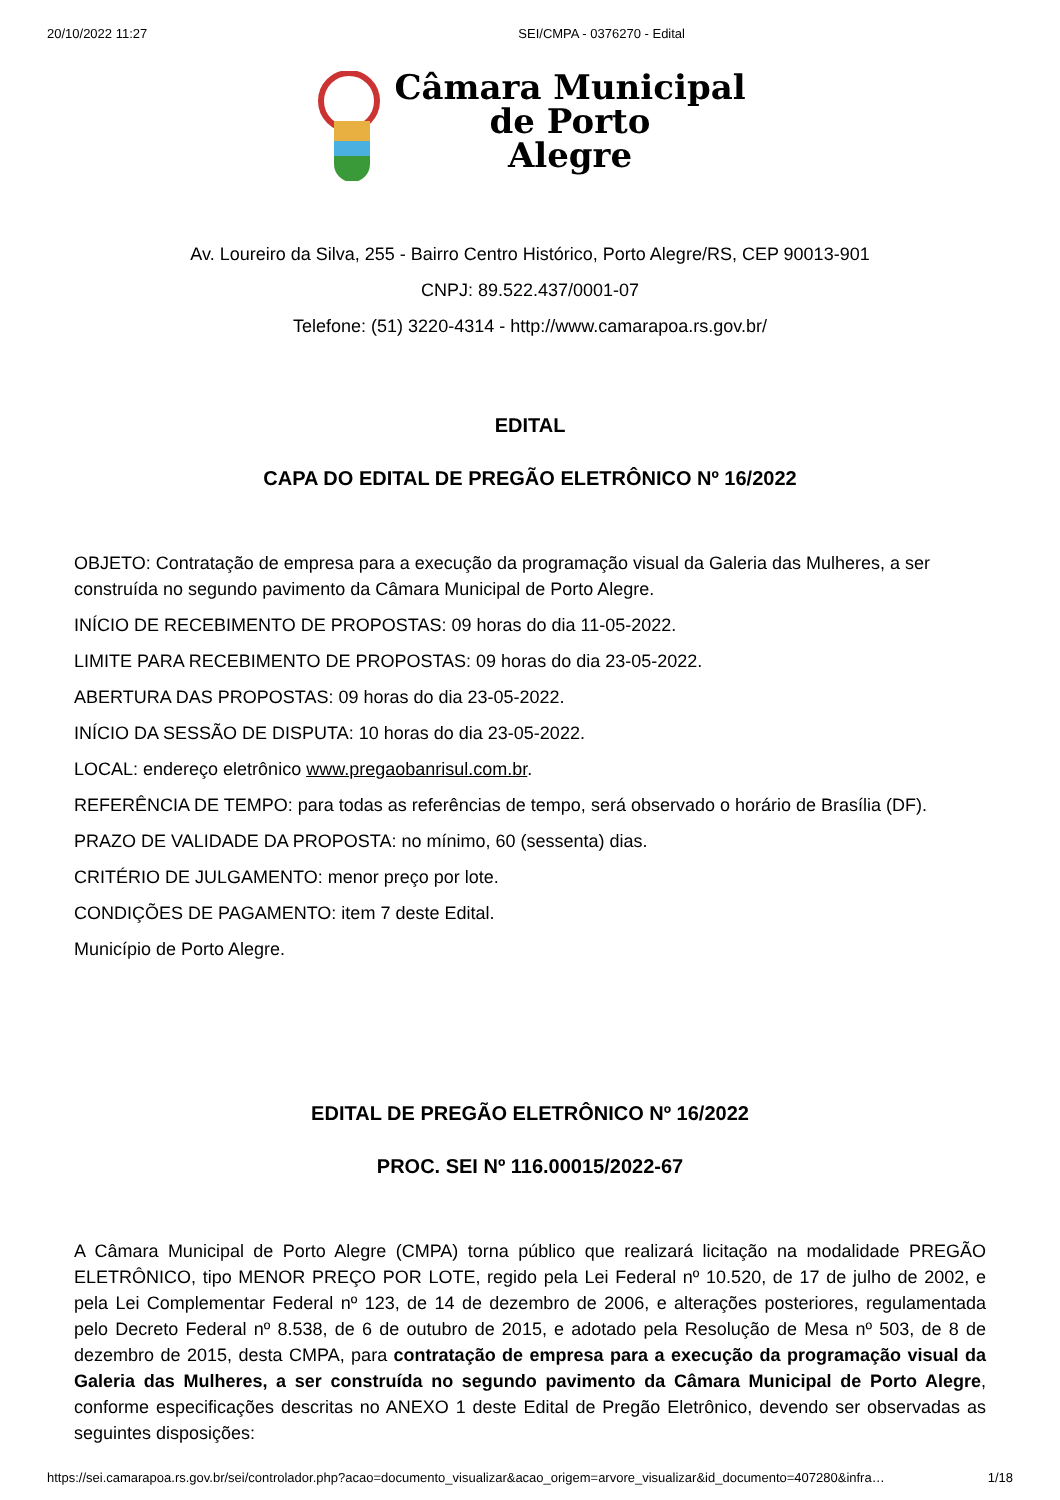20/10/2022 11:27 SEI/CMPA - 0376270 - Edital
Câmara Municipal
de Porto
Alegre
Av. Loureiro da Silva, 255 - Bairro Centro Histórico, Porto Alegre/RS, CEP 90013-901
CNPJ: 89.522.437/0001-07
Telefone: (51) 3220-4314 - http://www.camarapoa.rs.gov.br/
EDITAL
CAPA DO EDITAL DE PREGÃO ELETRÔNICO Nº 16/2022
OBJETO: Contratação de empresa para a execução da programação visual da Galeria das Mulheres, a ser construída no segundo pavimento da Câmara Municipal de Porto Alegre.
INÍCIO DE RECEBIMENTO DE PROPOSTAS: 09 horas do dia 11-05-2022.
LIMITE PARA RECEBIMENTO DE PROPOSTAS: 09 horas do dia 23-05-2022.
ABERTURA DAS PROPOSTAS: 09 horas do dia 23-05-2022.
INÍCIO DA SESSÃO DE DISPUTA: 10 horas do dia 23-05-2022.
LOCAL: endereço eletrônico www.pregaobanrisul.com.br.
REFERÊNCIA DE TEMPO: para todas as referências de tempo, será observado o horário de Brasília (DF).
PRAZO DE VALIDADE DA PROPOSTA: no mínimo, 60 (sessenta) dias.
CRITÉRIO DE JULGAMENTO: menor preço por lote.
CONDIÇÕES DE PAGAMENTO: item 7 deste Edital.
Município de Porto Alegre.
EDITAL DE PREGÃO ELETRÔNICO Nº 16/2022
PROC. SEI Nº 116.00015/2022-67
A Câmara Municipal de Porto Alegre (CMPA) torna público que realizará licitação na modalidade PREGÃO ELETRÔNICO, tipo MENOR PREÇO POR LOTE, regido pela Lei Federal nº 10.520, de 17 de julho de 2002, e pela Lei Complementar Federal nº 123, de 14 de dezembro de 2006, e alterações posteriores, regulamentada pelo Decreto Federal nº 8.538, de 6 de outubro de 2015, e adotado pela Resolução de Mesa nº 503, de 8 de dezembro de 2015, desta CMPA, para contratação de empresa para a execução da programação visual da Galeria das Mulheres, a ser construída no segundo pavimento da Câmara Municipal de Porto Alegre, conforme especificações descritas no ANEXO 1 deste Edital de Pregão Eletrônico, devendo ser observadas as seguintes disposições:
https://sei.camarapoa.rs.gov.br/sei/controlador.php?acao=documento_visualizar&acao_origem=arvore_visualizar&id_documento=407280&infra… 1/18